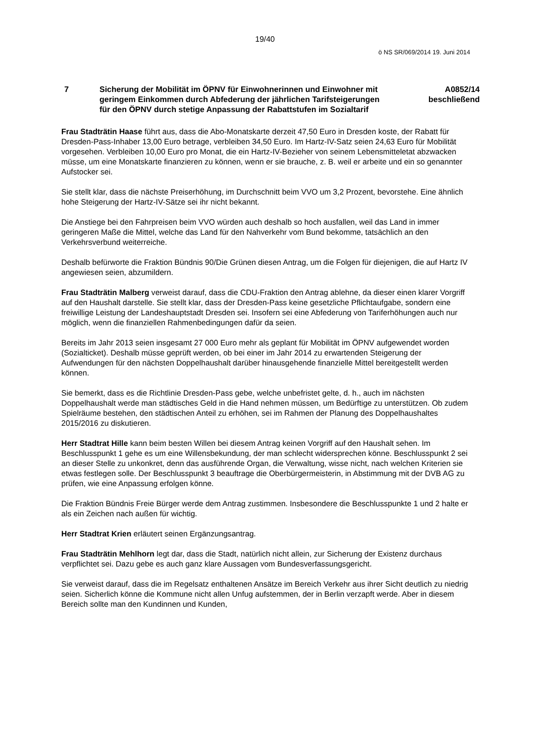19/40
ö NS SR/069/2014 19. Juni 2014
7 Sicherung der Mobilität im ÖPNV für Einwohnerinnen und Einwohner mit geringem Einkommen durch Abfederung der jährlichen Tarifsteigerungen für den ÖPNV durch stetige Anpassung der Rabattstufen im Sozialtarif
A0852/14
beschließend
Frau Stadträtin Haase führt aus, dass die Abo-Monatskarte derzeit 47,50 Euro in Dresden koste, der Rabatt für Dresden-Pass-Inhaber 13,00 Euro betrage, verbleiben 34,50 Euro. Im Hartz-IV-Satz seien 24,63 Euro für Mobilität vorgesehen. Verbleiben 10,00 Euro pro Monat, die ein Hartz-IV-Bezieher von seinem Lebensmitteletat abzwacken müsse, um eine Monatskarte finanzieren zu können, wenn er sie brauche, z. B. weil er arbeite und ein so genannter Aufstocker sei.
Sie stellt klar, dass die nächste Preiserhöhung, im Durchschnitt beim VVO um 3,2 Prozent, bevorstehe. Eine ähnlich hohe Steigerung der Hartz-IV-Sätze sei ihr nicht bekannt.
Die Anstiege bei den Fahrpreisen beim VVO würden auch deshalb so hoch ausfallen, weil das Land in immer geringeren Maße die Mittel, welche das Land für den Nahverkehr vom Bund bekomme, tatsächlich an den Verkehrsverbund weiterreiche.
Deshalb befürworte die Fraktion Bündnis 90/Die Grünen diesen Antrag, um die Folgen für diejenigen, die auf Hartz IV angewiesen seien, abzumildern.
Frau Stadträtin Malberg verweist darauf, dass die CDU-Fraktion den Antrag ablehne, da dieser einen klarer Vorgriff auf den Haushalt darstelle. Sie stellt klar, dass der Dresden-Pass keine gesetzliche Pflichtaufgabe, sondern eine freiwillige Leistung der Landeshauptstadt Dresden sei. Insofern sei eine Abfederung von Tariferhöhungen auch nur möglich, wenn die finanziellen Rahmenbedingungen dafür da seien.
Bereits im Jahr 2013 seien insgesamt 27 000 Euro mehr als geplant für Mobilität im ÖPNV aufgewendet worden (Sozialticket). Deshalb müsse geprüft werden, ob bei einer im Jahr 2014 zu erwartenden Steigerung der Aufwendungen für den nächsten Doppelhaushalt darüber hinausgehende finanzielle Mittel bereitgestellt werden können.
Sie bemerkt, dass es die Richtlinie Dresden-Pass gebe, welche unbefristet gelte, d. h., auch im nächsten Doppelhaushalt werde man städtisches Geld in die Hand nehmen müssen, um Bedürftige zu unterstützen. Ob zudem Spielräume bestehen, den städtischen Anteil zu erhöhen, sei im Rahmen der Planung des Doppelhaushaltes 2015/2016 zu diskutieren.
Herr Stadtrat Hille kann beim besten Willen bei diesem Antrag keinen Vorgriff auf den Haushalt sehen. Im Beschlusspunkt 1 gehe es um eine Willensbekundung, der man schlecht widersprechen könne. Beschlusspunkt 2 sei an dieser Stelle zu unkonkret, denn das ausführende Organ, die Verwaltung, wisse nicht, nach welchen Kriterien sie etwas festlegen solle. Der Beschlusspunkt 3 beauftrage die Oberbürgermeisterin, in Abstimmung mit der DVB AG zu prüfen, wie eine Anpassung erfolgen könne.
Die Fraktion Bündnis Freie Bürger werde dem Antrag zustimmen. Insbesondere die Beschlusspunkte 1 und 2 halte er als ein Zeichen nach außen für wichtig.
Herr Stadtrat Krien erläutert seinen Ergänzungsantrag.
Frau Stadträtin Mehlhorn legt dar, dass die Stadt, natürlich nicht allein, zur Sicherung der Existenz durchaus verpflichtet sei. Dazu gebe es auch ganz klare Aussagen vom Bundesverfassungsgericht.
Sie verweist darauf, dass die im Regelsatz enthaltenen Ansätze im Bereich Verkehr aus ihrer Sicht deutlich zu niedrig seien. Sicherlich könne die Kommune nicht allen Unfug aufstemmen, der in Berlin verzapft werde. Aber in diesem Bereich sollte man den Kundinnen und Kunden,